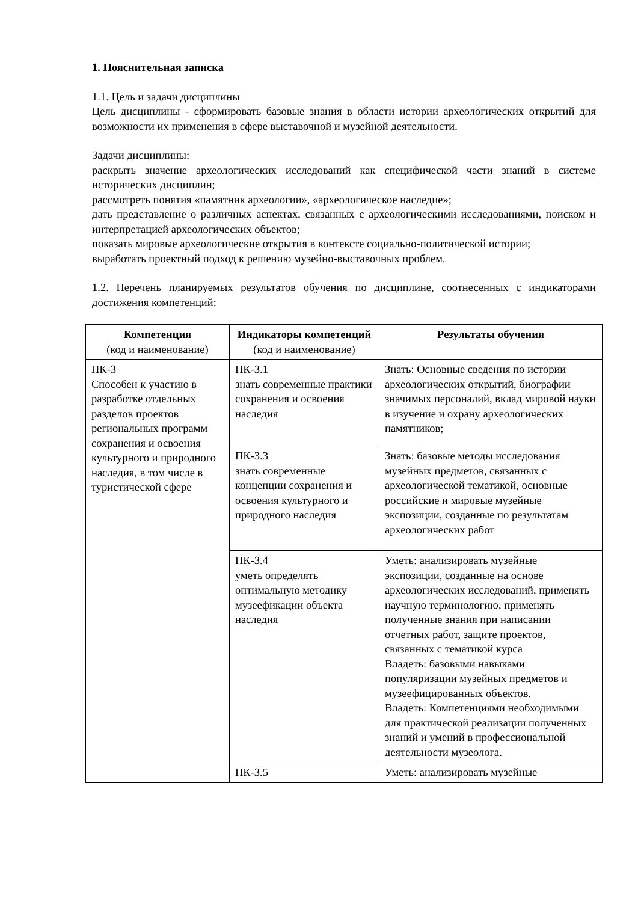1. Пояснительная записка
1.1. Цель и задачи дисциплины
Цель дисциплины - сформировать базовые знания в области истории археологических открытий для возможности их применения в сфере выставочной и музейной деятельности.
Задачи дисциплины:
раскрыть значение археологических исследований как специфической части знаний в системе исторических дисциплин;
рассмотреть понятия «памятник археологии», «археологическое наследие»;
дать представление о различных аспектах, связанных с археологическими исследованиями, поиском и интерпретацией археологических объектов;
показать мировые археологические открытия в контексте социально-политической истории;
выработать проектный подход к решению музейно-выставочных проблем.
1.2. Перечень планируемых результатов обучения по дисциплине, соотнесенных с индикаторами достижения компетенций:
| Компетенция (код и наименование) | Индикаторы компетенций (код и наименование) | Результаты обучения |
| --- | --- | --- |
| ПК-3 Способен к участию в разработке отдельных разделов проектов региональных программ сохранения и освоения культурного и природного наследия, в том числе в туристической сфере | ПК-3.1 знать современные практики сохранения и освоения наследия | Знать: Основные сведения по истории археологических открытий, биографии значимых персоналий, вклад мировой науки в изучение и охрану археологических памятников; |
| | ПК-3.3 знать современные концепции сохранения и освоения культурного и природного наследия | Знать: базовые методы исследования музейных предметов, связанных с археологической тематикой, основные российские и мировые музейные экспозиции, созданные по результатам археологических работ |
| | ПК-3.4 уметь определять оптимальную методику музеефикации объекта наследия | Уметь: анализировать музейные экспозиции, созданные на основе археологических исследований, применять научную терминологию, применять полученные знания при написании отчетных работ, защите проектов, связанных с тематикой курса Владеть: базовыми навыками популяризации музейных предметов и музеефицированных объектов. Владеть: Компетенциями необходимыми для практической реализации полученных знаний и умений в профессиональной деятельности музеолога. |
| | ПК-3.5 | Уметь: анализировать музейные |